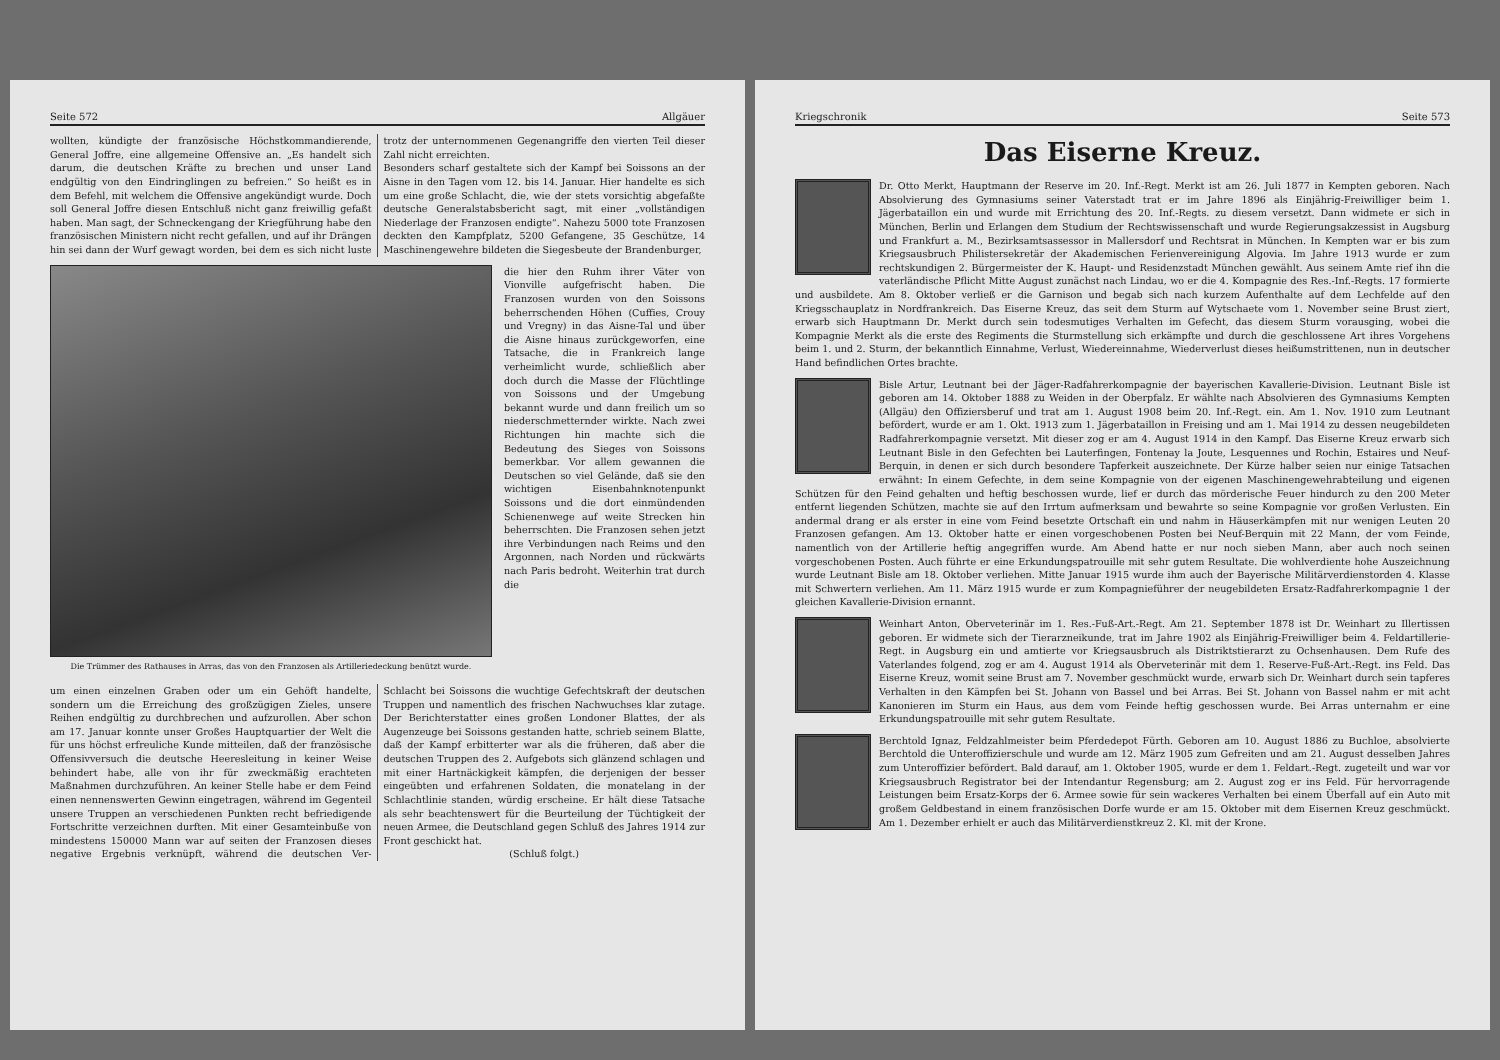Seite 572 Allgäuer
wollten, kündigte der französische Höchstkommandierende, General Joffre, eine allgemeine Offensive an. „Es handelt sich darum, die deutschen Kräfte zu brechen und unser Land endgültig von den Eindringlingen zu befreien.“ So heißt es in dem Befehl, mit welchem die Offensive angekündigt wurde. Doch soll General Joffre diesen Entschluß nicht ganz freiwillig gefaßt haben. Man sagt, der Schneckengang der Kriegführung habe den französischen Ministern nicht recht gefallen, und auf ihr Drängen hin sei dann der Wurf gewagt worden, bei dem es sich nicht luste trotz der unternommenen Gegenangriffe den vierten Teil dieser Zahl nicht erreichten.
Besonders scharf gestaltete sich der Kampf bei Soissons an der Aisne in den Tagen vom 12. bis 14. Januar. Hier handelte es sich um eine große Schlacht, die, wie der stets vorsichtig abgefaßte deutsche Generalstabsbericht sagt, mit einer „vollständigen Niederlage der Franzosen endigte“. Nahezu 5000 tote Franzosen deckten den Kampfplatz, 5200 Gefangene, 35 Geschütze, 14 Maschinengewehre bildeten die Siegesbeute der Brandenburger,
Die Trümmer des Rathauses in Arras, das von den Franzosen als Artilleriedeckung benützt wurde.
die hier den Ruhm ihrer Väter von Vionville aufgefrischt haben. Die Franzosen wurden von den Soissons beherrschenden Höhen (Cuffies, Crouy und Vregny) in das Aisne-Tal und über die Aisne hinaus zurückgeworfen, eine Tatsache, die in Frankreich lange verheimlicht wurde, schließlich aber doch durch die Masse der Flüchtlinge von Soissons und der Umgebung bekannt wurde und dann freilich um so niederschmetternder wirkte. Nach zwei Richtungen hin machte sich die Bedeutung des Sieges von Soissons bemerkbar. Vor allem gewannen die Deutschen so viel Gelände, daß sie den wichtigen Eisenbahnknotenpunkt Soissons und die dort einmündenden Schienenwege auf weite Strecken hin beherrschten. Die Franzosen sehen jetzt ihre Verbindungen nach Reims und den Argonnen, nach Norden und rückwärts nach Paris bedroht. Weiterhin trat durch die
um einen einzelnen Graben oder um ein Gehöft handelte, sondern um die Erreichung des großzügigen Zieles, unsere Reihen endgültig zu durchbrechen und aufzurollen. Aber schon am 17. Januar konnte unser Großes Hauptquartier der Welt die für uns höchst erfreuliche Kunde mitteilen, daß der französische Offensivversuch die deutsche Heeresleitung in keiner Weise behindert habe, alle von ihr für zweckmäßig erachteten Maßnahmen durchzuführen. An keiner Stelle habe er dem Feind einen nennenswerten Gewinn eingetragen, während im Gegenteil unsere Truppen an verschiedenen Punkten recht befriedigende Fortschritte verzeichnen durften. Mit einer Gesamteinbuße von mindestens 150000 Mann war auf seiten der Franzosen dieses negative Ergebnis verknüpft, während die deutschen Ver- Schlacht bei Soissons die wuchtige Gefechtskraft der deutschen Truppen und namentlich des frischen Nachwuchses klar zutage. Der Berichterstatter eines großen Londoner Blattes, der als Augenzeuge bei Soissons gestanden hatte, schrieb seinem Blatte, daß der Kampf erbitterter war als die früheren, daß aber die deutschen Truppen des 2. Aufgebots sich glänzend schlagen und mit einer Hartnäckigkeit kämpfen, die derjenigen der besser eingeübten und erfahrenen Soldaten, die monatelang in der Schlachtlinie standen, würdig erscheine. Er hält diese Tatsache als sehr beachtenswert für die Beurteilung der Tüchtigkeit der neuen Armee, die Deutschland gegen Schluß des Jahres 1914 zur Front geschickt hat.
(Schluß folgt.)
Kriegschronik Seite 573
Das Eiserne Kreuz.
Dr. Otto Merkt, Hauptmann der Reserve im 20. Inf.-Regt. Merkt ist am 26. Juli 1877 in Kempten geboren. Nach Absolvierung des Gymnasiums seiner Vaterstadt trat er im Jahre 1896 als Einjährig-Freiwilliger beim 1. Jägerbataillon ein und wurde mit Errichtung des 20. Inf.-Regts. zu diesem versetzt. Dann widmete er sich in München, Berlin und Erlangen dem Studium der Rechtswissenschaft und wurde Regierungsakzessist in Augsburg und Frankfurt a. M., Bezirksamtsassessor in Mallersdorf und Rechtsrat in München. In Kempten war er bis zum Kriegsausbruch Philistersekretär der Akademischen Ferienvereinigung Algovia. Im Jahre 1913 wurde er zum rechtskundigen 2. Bürgermeister der K. Haupt- und Residenzstadt München gewählt. Aus seinem Amte rief ihn die vaterländische Pflicht Mitte August zunächst nach Lindau, wo er die 4. Kompagnie des Res.-Inf.-Regts. 17 formierte und ausbildete. Am 8. Oktober verließ er die Garnison und begab sich nach kurzem Aufenthalte auf dem Lechfelde auf den Kriegsschauplatz in Nordfrankreich. Das Eiserne Kreuz, das seit dem Sturm auf Wytschaete vom 1. November seine Brust ziert, erwarb sich Hauptmann Dr. Merkt durch sein todesmutiges Verhalten im Gefecht, das diesem Sturm vorausging, wobei die Kompagnie Merkt als die erste des Regiments die Sturmstellung sich erkämpfte und durch die geschlossene Art ihres Vorgehens beim 1. und 2. Sturm, der bekanntlich Einnahme, Verlust, Wiedereinnahme, Wiederverlust dieses heißumstrittenen, nun in deutscher Hand befindlichen Ortes brachte.
Bisle Artur, Leutnant bei der Jäger-Radfahrerkompagnie der bayerischen Kavallerie-Division. Leutnant Bisle ist geboren am 14. Oktober 1888 zu Weiden in der Oberpfalz. Er wählte nach Absolvieren des Gymnasiums Kempten (Allgäu) den Offiziersberuf und trat am 1. August 1908 beim 20. Inf.-Regt. ein. Am 1. Nov. 1910 zum Leutnant befördert, wurde er am 1. Okt. 1913 zum 1. Jägerbataillon in Freising und am 1. Mai 1914 zu dessen neugebildeten Radfahrerkompagnie versetzt. Mit dieser zog er am 4. August 1914 in den Kampf. Das Eiserne Kreuz erwarb sich Leutnant Bisle in den Gefechten bei Lauterfingen, Fontenay la Joute, Lesquennes und Rochin, Estaires und Neuf-Berquin, in denen er sich durch besondere Tapferkeit auszeichnete. Der Kürze halber seien nur einige Tatsachen erwähnt: In einem Gefechte, in dem seine Kompagnie von der eigenen Maschinengewehrabteilung und eigenen Schützen für den Feind gehalten und heftig beschossen wurde, lief er durch das mörderische Feuer hindurch zu den 200 Meter entfernt liegenden Schützen, machte sie auf den Irrtum aufmerksam und bewahrte so seine Kompagnie vor großen Verlusten. Ein andermal drang er als erster in eine vom Feind besetzte Ortschaft ein und nahm in Häuserkämpfen mit nur wenigen Leuten 20 Franzosen gefangen. Am 13. Oktober hatte er einen vorgeschobenen Posten bei Neuf-Berquin mit 22 Mann, der vom Feinde, namentlich von der Artillerie heftig angegriffen wurde. Am Abend hatte er nur noch sieben Mann, aber auch noch seinen vorgeschobenen Posten. Auch führte er eine Erkundungspatrouille mit sehr gutem Resultate. Die wohlverdiente hohe Auszeichnung wurde Leutnant Bisle am 18. Oktober verliehen. Mitte Januar 1915 wurde ihm auch der Bayerische Militärverdienstorden 4. Klasse mit Schwertern verliehen. Am 11. März 1915 wurde er zum Kompagnieführer der neugebildeten Ersatz-Radfahrerkompagnie 1 der gleichen Kavallerie-Division ernannt.
Weinhart Anton, Oberveterinär im 1. Res.-Fuß-Art.-Regt. Am 21. September 1878 ist Dr. Weinhart zu Illertissen geboren. Er widmete sich der Tierarzneikunde, trat im Jahre 1902 als Einjährig-Freiwilliger beim 4. Feldartillerie-Regt. in Augsburg ein und amtierte vor Kriegsausbruch als Distriktstierarzt zu Ochsenhausen. Dem Rufe des Vaterlandes folgend, zog er am 4. August 1914 als Oberveterinär mit dem 1. Reserve-Fuß-Art.-Regt. ins Feld. Das Eiserne Kreuz, womit seine Brust am 7. November geschmückt wurde, erwarb sich Dr. Weinhart durch sein tapferes Verhalten in den Kämpfen bei St. Johann von Bassel und bei Arras. Bei St. Johann von Bassel nahm er mit acht Kanonieren im Sturm ein Haus, aus dem vom Feinde heftig geschossen wurde. Bei Arras unternahm er eine Erkundungspatrouille mit sehr gutem Resultate.
Berchtold Ignaz, Feldzahlmeister beim Pferdedepot Fürth. Geboren am 10. August 1886 zu Buchloe, absolvierte Berchtold die Unteroffizierschule und wurde am 12. März 1905 zum Gefreiten und am 21. August desselben Jahres zum Unteroffizier befördert. Bald darauf, am 1. Oktober 1905, wurde er dem 1. Feldart.-Regt. zugeteilt und war vor Kriegsausbruch Registrator bei der Intendantur Regensburg; am 2. August zog er ins Feld. Für hervorragende Leistungen beim Ersatz-Korps der 6. Armee sowie für sein wackeres Verhalten bei einem Überfall auf ein Auto mit großem Geldbestand in einem französischen Dorfe wurde er am 15. Oktober mit dem Eisernen Kreuz geschmückt. Am 1. Dezember erhielt er auch das Militärverdienstkreuz 2. Kl. mit der Krone.